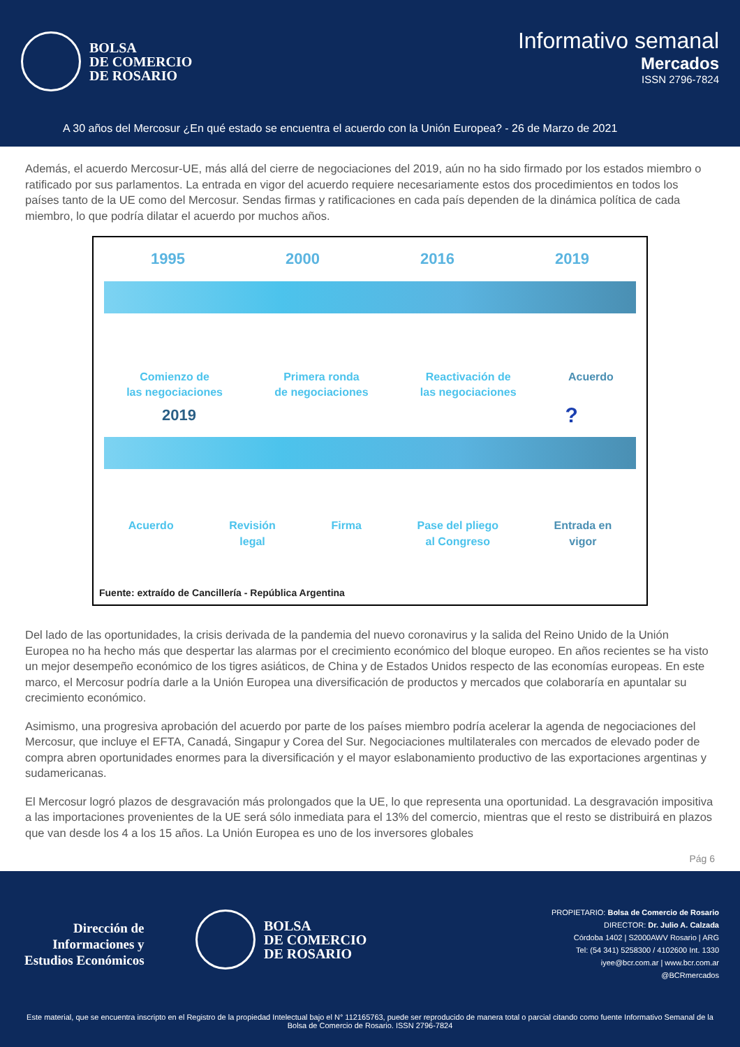BOLSA
DE COMERCIO
DE ROSARIO
Informativo semanal
Mercados
ISSN 2796-7824
A 30 años del Mercosur ¿En qué estado se encuentra el acuerdo con la Unión Europea? - 26 de Marzo de 2021
Además, el acuerdo Mercosur-UE, más allá del cierre de negociaciones del 2019, aún no ha sido firmado por los estados miembro o ratificado por sus parlamentos. La entrada en vigor del acuerdo requiere necesariamente estos dos procedimientos en todos los países tanto de la UE como del Mercosur. Sendas firmas y ratificaciones en cada país dependen de la dinámica política de cada miembro, lo que podría dilatar el acuerdo por muchos años.
1995 2000 2016 2019
Comienzo de
las negociaciones Primera ronda
de negociaciones Reactivación de
las negociaciones Acuerdo
2019 ?
Acuerdo Revisión
legal Firma Pase del pliego
al Congreso Entrada en
vigor
Fuente: extraído de Cancillería - República Argentina
Del lado de las oportunidades, la crisis derivada de la pandemia del nuevo coronavirus y la salida del Reino Unido de la Unión Europea no ha hecho más que despertar las alarmas por el crecimiento económico del bloque europeo. En años recientes se ha visto un mejor desempeño económico de los tigres asiáticos, de China y de Estados Unidos respecto de las economías europeas. En este marco, el Mercosur podría darle a la Unión Europea una diversificación de productos y mercados que colaboraría en apuntalar su crecimiento económico.
Asimismo, una progresiva aprobación del acuerdo por parte de los países miembro podría acelerar la agenda de negociaciones del Mercosur, que incluye el EFTA, Canadá, Singapur y Corea del Sur. Negociaciones multilaterales con mercados de elevado poder de compra abren oportunidades enormes para la diversificación y el mayor eslabonamiento productivo de las exportaciones argentinas y sudamericanas.
El Mercosur logró plazos de desgravación más prolongados que la UE, lo que representa una oportunidad. La desgravación impositiva a las importaciones provenientes de la UE será sólo inmediata para el 13% del comercio, mientras que el resto se distribuirá en plazos que van desde los 4 a los 15 años. La Unión Europea es uno de los inversores globales
Pág 6
Dirección de
Informaciones y
Estudios Económicos
BOLSA
DE COMERCIO
DE ROSARIO
PROPIETARIO: Bolsa de Comercio de Rosario
DIRECTOR: Dr. Julio A. Calzada
Córdoba 1402 | S2000AWV Rosario | ARG
Tel: (54 341) 5258300 / 4102600 Int. 1330
iyee@bcr.com.ar | www.bcr.com.ar
@BCRmercados
Este material, que se encuentra inscripto en el Registro de la propiedad Intelectual bajo el N° 112165763, puede ser reproducido de manera total o parcial citando como fuente Informativo Semanal de la Bolsa de Comercio de Rosario. ISSN 2796-7824